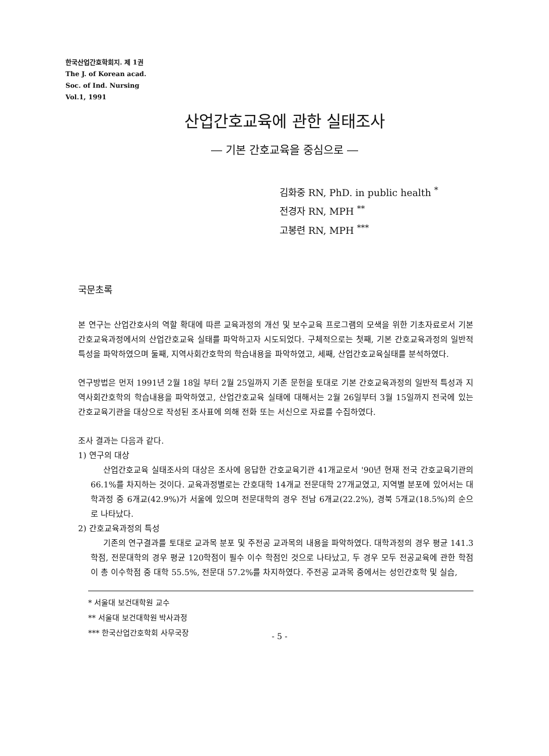한국산업간호학회지. 제 1권
The J. of Korean acad.
Soc. of Ind. Nursing
Vol.1, 1991
산업간호교육에 관한 실태조사
― 기본 간호교육을 중심으로 ―
김화중 RN, PhD. in public health <sup>*</sup>
전경자 RN, MPH <sup>**</sup>
고봉련 RN, MPH <sup>***</sup>
국문초록
본 연구는 산업간호사의 역할 확대에 따른 교육과정의 개선 및 보수교육 프로그램의 모색을 위한 기초자료로서 기본간호교육과정에서의 산업간호교육 실태를 파악하고자 시도되었다. 구체적으로는 첫째, 기본 간호교육과정의 일반적 특성을 파악하였으며 둘째, 지역사회간호학의 학습내용을 파악하였고, 세째, 산업간호교육실태를 분석하였다.
연구방법은 먼저 1991년 2월 18일 부터 2월 25일까지 기존 문헌을 토대로 기본 간호교육과정의 일반적 특성과 지역사회간호학의 학습내용을 파악하였고, 산업간호교육 실태에 대해서는 2월 26일부터 3월 15일까지 전국에 있는 간호교육기관을 대상으로 작성된 조사표에 의해 전화 또는 서신으로 자료를 수집하였다.
조사 결과는 다음과 같다.
1) 연구의 대상
산업간호교육 실태조사의 대상은 조사에 응답한 간호교육기관 41개교로서 '90년 현재 전국 간호교육기관의 66.1%를 차지하는 것이다. 교육과정별로는 간호대학 14개교 전문대학 27개교였고, 지역별 분포에 있어서는 대학과정 중 6개교(42.9%)가 서울에 있으며 전문대학의 경우 전남 6개교(22.2%), 경북 5개교(18.5%)의 순으로 나타났다.
2) 간호교육과정의 특성
기존의 연구결과를 토대로 교과목 분포 및 주전공 교과목의 내용을 파악하였다. 대학과정의 경우 평균 141.3학점, 전문대학의 경우 평균 120학점이 필수 이수 학점인 것으로 나타났고, 두 경우 모두 전공교육에 관한 학점이 총 이수학점 중 대학 55.5%, 전문대 57.2%를 차지하였다. 주전공 교과목 중에서는 성인간호학 및 실습,
* 서울대 보건대학원 교수
** 서울대 보건대학원 박사과정
*** 한국산업간호학회 사무국장
- 5 -